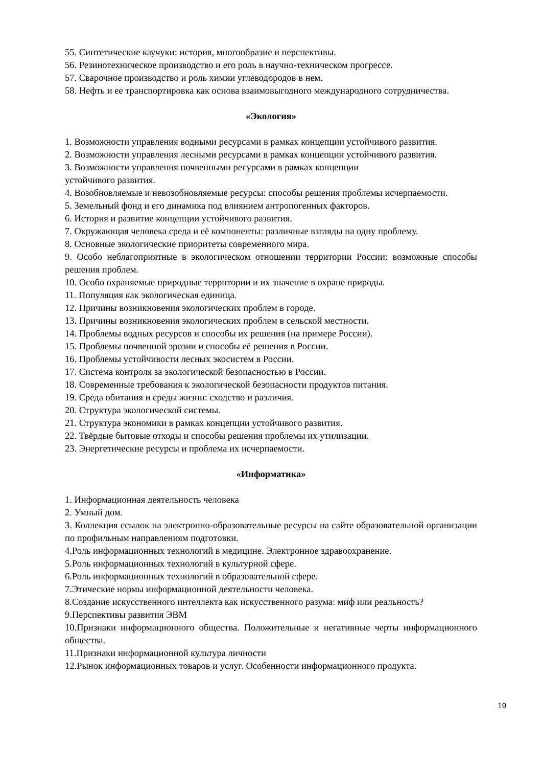55. Синтетические каучуки: история, многообразие и перспективы.
56. Резинотехническое производство и его роль в научно-техническом прогрессе.
57. Сварочное производство и роль химии углеводородов в нем.
58. Нефть и ее транспортировка как основа взаимовыгодного международного сотрудничества.
«Экология»
1. Возможности управления водными ресурсами в рамках концепции устойчивого развития.
2. Возможности управления лесными ресурсами в рамках концепции устойчивого развития.
3. Возможности управления почвенными ресурсами в рамках концепции
устойчивого развития.
4. Возобновляемые и невозобновляемые ресурсы: способы решения проблемы исчерпаемости.
5. Земельный фонд и его динамика под влиянием антропогенных факторов.
6. История и развитие концепции устойчивого развития.
7. Окружающая человека среда и её компоненты: различные взгляды на одну проблему.
8. Основные экологические приоритеты современного мира.
9. Особо неблагоприятные в экологическом отношении территории России: возможные способы решения проблем.
10. Особо охраняемые природные территории и их значение в охране природы.
11. Популяция как экологическая единица.
12. Причины возникновения экологических проблем в городе.
13. Причины возникновения экологических проблем в сельской местности.
14. Проблемы водных ресурсов и способы их решения (на примере России).
15. Проблемы почвенной эрозии и способы её решения в России.
16. Проблемы устойчивости лесных экосистем в России.
17. Система контроля за экологической безопасностью в России.
18. Современные требования к экологической безопасности продуктов питания.
19. Среда обитания и среды жизни: сходство и различия.
20. Структура экологической системы.
21. Структура экономики в рамках концепции устойчивого развития.
22. Твёрдые бытовые отходы и способы решения проблемы их утилизации.
23. Энергетические ресурсы и проблема их исчерпаемости.
«Информатика»
1. Информационная деятельность человека
2. Умный дом.
3. Коллекция ссылок на электронно-образовательные ресурсы на сайте образовательной организации по профильным направлениям подготовки.
4.Роль информационных технологий в медицине. Электронное здравоохранение.
5.Роль информационных технологий в культурной сфере.
6.Роль информационных технологий в образовательной сфере.
7.Этические нормы информационной деятельности человека.
8.Создание искусственного интеллекта как искусственного разума: миф или реальность?
9.Перспективы развития ЭВМ
10.Признаки информационного общества. Положительные и негативные черты информационного общества.
11.Признаки информационной культура личности
12.Рынок информационных товаров и услуг. Особенности информационного продукта.
19